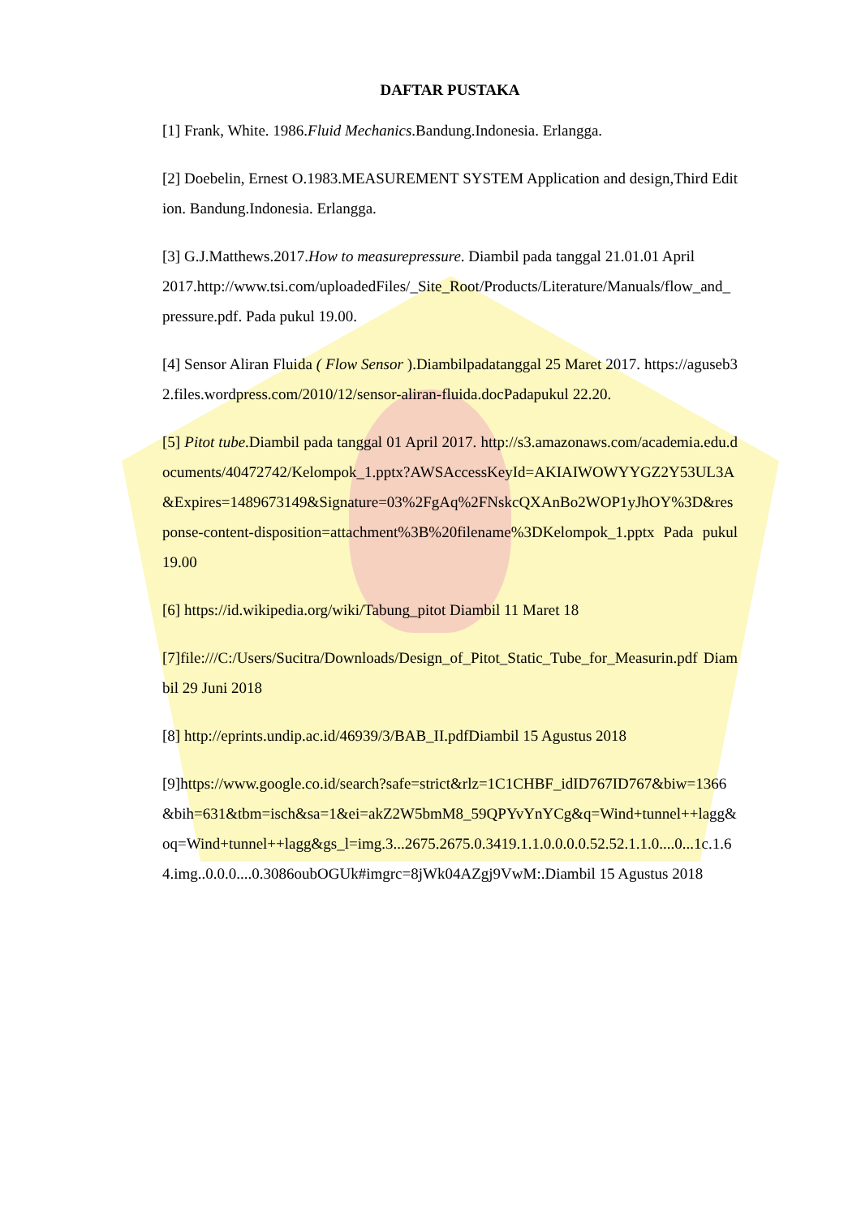DAFTAR PUSTAKA
[1] Frank, White. 1986.Fluid Mechanics.Bandung.Indonesia. Erlangga.
[2] Doebelin, Ernest O.1983.MEASUREMENT SYSTEM Application and design,Third Edition. Bandung.Indonesia. Erlangga.
[3] G.J.Matthews.2017.How to measurepressure. Diambil pada tanggal 21.01.01 April
2017.http://www.tsi.com/uploadedFiles/_Site_Root/Products/Literature/Manuals/flow_and_pressure.pdf. Pada pukul 19.00.
[4] Sensor Aliran Fluida ( Flow Sensor ).Diambilpadatanggal 25 Maret 2017. https://aguseb32.files.wordpress.com/2010/12/sensor-aliran-fluida.docPadapukul 22.20.
[5] Pitot tube.Diambil pada tanggal 01 April 2017. http://s3.amazonaws.com/academia.edu.documents/40472742/Kelompok_1.pptx?AWSAccessKeyId=AKIAIWOWYYGZ2Y53UL3A&Expires=1489673149&Signature=03%2FgAq%2FNskcQXAnBo2WOP1yJhOY%3D&response-content-disposition=attachment%3B%20filename%3DKelompok_1.pptx Pada pukul 19.00
[6] https://id.wikipedia.org/wiki/Tabung_pitot Diambil 11 Maret 18
[7]file:///C:/Users/Sucitra/Downloads/Design_of_Pitot_Static_Tube_for_Measurin.pdf Diambil 29 Juni 2018
[8] http://eprints.undip.ac.id/46939/3/BAB_II.pdfDiambil 15 Agustus 2018
[9]https://www.google.co.id/search?safe=strict&rlz=1C1CHBF_idID767ID767&biw=1366&bih=631&tbm=isch&sa=1&ei=akZ2W5bmM8_59QPYvYnYCg&q=Wind+tunnel++lagg&oq=Wind+tunnel++lagg&gs_l=img.3...2675.2675.0.3419.1.1.0.0.0.0.52.52.1.1.0....0...1c.1.64.img..0.0.0....0.3086oubOGUk#imgrc=8jWk04AZgj9VwM:.Diambil 15 Agustus 2018